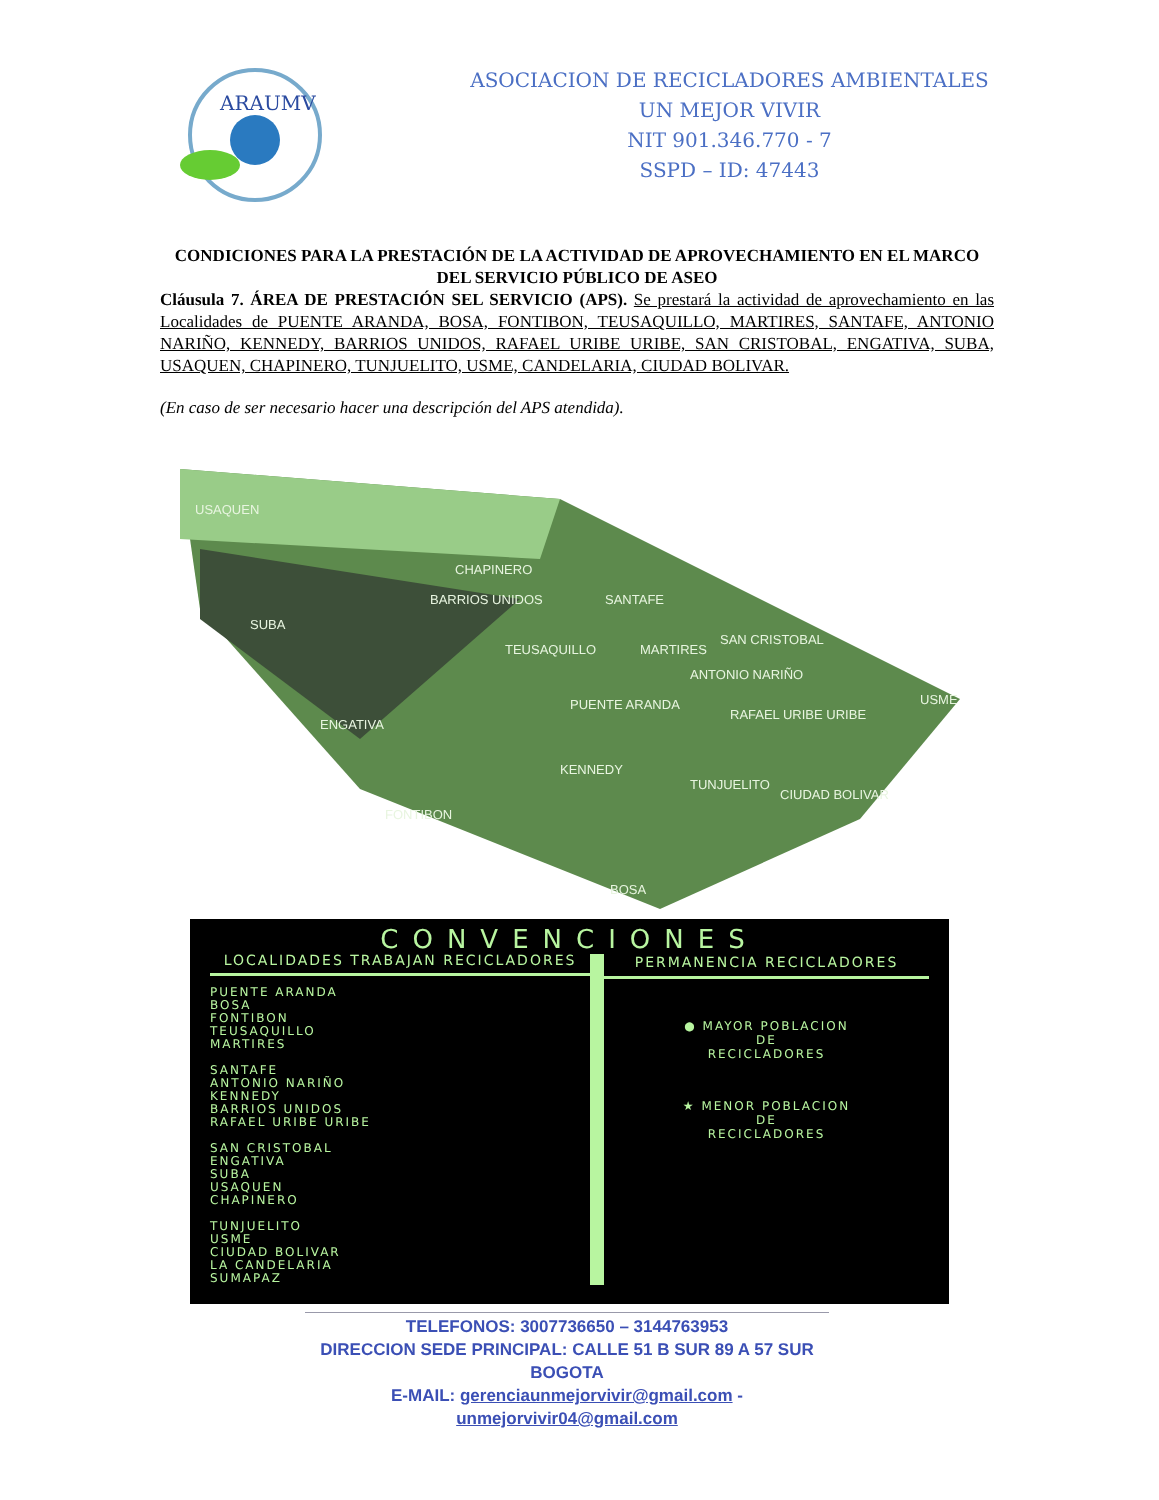ARAUMV
ASOCIACION DE RECICLADORES AMBIENTALES
UN MEJOR VIVIR
NIT 901.346.770 - 7
SSPD – ID: 47443
CONDICIONES PARA LA PRESTACIÓN DE LA ACTIVIDAD DE APROVECHAMIENTO EN EL MARCO DEL SERVICIO PÚBLICO DE ASEO
Cláusula 7. ÁREA DE PRESTACIÓN SEL SERVICIO (APS). Se prestará la actividad de aprovechamiento en las Localidades de PUENTE ARANDA, BOSA, FONTIBON, TEUSAQUILLO, MARTIRES, SANTAFE, ANTONIO NARIÑO, KENNEDY, BARRIOS UNIDOS, RAFAEL URIBE URIBE, SAN CRISTOBAL, ENGATIVA, SUBA, USAQUEN, CHAPINERO, TUNJUELITO, USME, CANDELARIA, CIUDAD BOLIVAR.
(En caso de ser necesario hacer una descripción del APS atendida).
USAQUEN
CHAPINERO
BARRIOS UNIDOS SANTAFE
SUBA
TEUSAQUILLO MARTIRES
SAN CRISTOBAL
ANTONIO NARIÑO
USME PUENTE ARANDA
RAFAEL URIBE URIBE
ENGATIVA
KENNEDY
TUNJUELITO
CIUDAD BOLIVAR
FONTIBON
BOSA
CONVENCIONES
LOCALIDADES TRABAJAN RECICLADORES
PUENTE ARANDA
BOSA
FONTIBON
TEUSAQUILLO
MARTIRES
SANTAFE
ANTONIO NARIÑO
KENNEDY
BARRIOS UNIDOS
RAFAEL URIBE URIBE
SAN CRISTOBAL
ENGATIVA
SUBA
USAQUEN
CHAPINERO
TUNJUELITO
USME
CIUDAD BOLIVAR
LA CANDELARIA
SUMAPAZ
PERMANENCIA RECICLADORES
● MAYOR POBLACION
DE
RECICLADORES
★ MENOR POBLACION
DE
RECICLADORES
TELEFONOS: 3007736650 – 3144763953
DIRECCION SEDE PRINCIPAL: CALLE 51 B SUR 89 A 57 SUR BOGOTA
E-MAIL: gerenciaunmejorvivir@gmail.com - unmejorvivir04@gmail.com